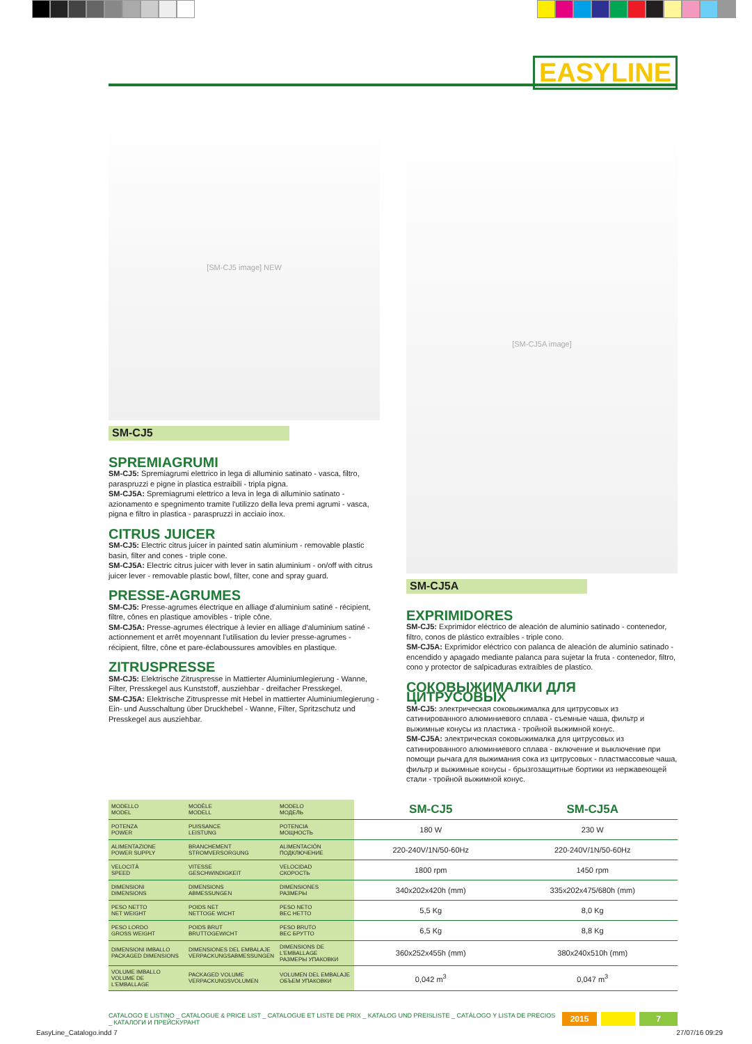EASYLINE
[SM-CJ5 image] NEW
SM-CJ5
SPREMIAGRUMI
SM-CJ5: Spremiagrumi elettrico in lega di alluminio satinato - vasca, filtro, paraspruzzi e pigne in plastica estraibili - tripla pigna.
SM-CJ5A: Spremiagrumi elettrico a leva in lega di alluminio satinato - azionamento e spegnimento tramite l'utilizzo della leva premi agrumi - vasca, pigna e filtro in plastica - paraspruzzi in acciaio inox.
CITRUS JUICER
SM-CJ5: Electric citrus juicer in painted satin aluminium - removable plastic basin, filter and cones - triple cone.
SM-CJ5A: Electric citrus juicer with lever in satin aluminium - on/off with citrus juicer lever - removable plastic bowl, filter, cone and spray guard.
PRESSE-AGRUMES
SM-CJ5: Presse-agrumes électrique en alliage d'aluminium satiné - récipient, filtre, cônes en plastique amovibles - triple cône.
SM-CJ5A: Presse-agrumes électrique à levier en alliage d'aluminium satiné - actionnement et arrêt moyennant l'utilisation du levier presse-agrumes - récipient, filtre, cône et pare-éclaboussures amovibles en plastique.
ZITRUSPRESSE
SM-CJ5: Elektrische Zitruspresse in Mattierter Aluminiumlegierung - Wanne, Filter, Presskegel aus Kunststoff, ausziehbar - dreifacher Presskegel.
SM-CJ5A: Elektrische Zitruspresse mit Hebel in mattierter Aluminiumlegierung - Ein- und Ausschaltung über Druckhebel - Wanne, Filter, Spritzschutz und Presskegel aus ausziehbar.
[SM-CJ5A image]
SM-CJ5A
EXPRIMIDORES
SM-CJ5: Exprimidor eléctrico de aleación de aluminio satinado - contenedor, filtro, conos de plástico extraíbles - triple cono.
SM-CJ5A: Exprimidor eléctrico con palanca de aleación de aluminio satinado - encendido y apagado mediante palanca para sujetar la fruta - contenedor, filtro, cono y protector de salpicaduras extraíbles de plastico.
СОКОВЫЖИМАЛКИ ДЛЯ ЦИТРУСОВЫХ
SM-CJ5: электрическая соковыжималка для цитрусовых из сатинированного алюминиевого сплава - съемные чаша, фильтр и выжимные конусы из пластика - тройной выжимной конус.
SM-CJ5A: электрическая соковыжималка для цитрусовых из сатинированного алюминиевого сплава - включение и выключение при помощи рычага для выжимания сока из цитрусовых - пластмассовые чаша, фильтр и выжимные конусы - брызгозащитные бортики из нержавеющей стали - тройной выжимной конус.
| MODELLO MODEL | MODÈLE MODELL | MODELO МОДЕЛЬ | SM-CJ5 | SM-CJ5A |
| POTENZA POWER | PUISSANCE LEISTUNG | POTENCIA МОЩНОСТЬ | 180 W | 230 W |
| ALIMENTAZIONE POWER SUPPLY | BRANCHEMENT STROMVERSORGUNG | ALIMENTACIÓN ПОДКЛЮЧЕНИЕ | 220-240V/1N/50-60Hz | 220-240V/1N/50-60Hz |
| VELOCITÀ SPEED | VITESSE GESCHWINDIGKEIT | VELOCIDAD СКОРОСТЬ | 1800 rpm | 1450 rpm |
| DIMENSIONI DIMENSIONS | DIMENSIONS ABMESSUNGEN | DIMENSIONES РАЗМЕРЫ | 340x202x420h (mm) | 335x202x475/680h (mm) |
| PESO NETTO NET WEIGHT | POIDS NET NETTOGE WICHT | PESO NETO ВЕС НЕТТО | 5,5 Kg | 8,0 Kg |
| PESO LORDO GROSS WEIGHT | POIDS BRUT BRUTTOGEWICHT | PESO BRUTO ВЕС БРУТТО | 6,5 Kg | 8,8 Kg |
| DIMENSIONI IMBALLO PACKAGED DIMENSIONS | DIMENSIONES DEL EMBALAJE VERPACKUNGSABMESSUNGEN | DIMENSIONS DE L'EMBALLAGE РАЗМЕРЫ УПАКОВКИ | 360x252x455h (mm) | 380x240x510h (mm) |
| VOLUME IMBALLO VOLUME DE L'EMBALLAGE | PACKAGED VOLUME VERPACKUNGSVOLUMEN | VOLUMEN DEL EMBALAJE ОБЪЕМ УПАКОВКИ | 0,042 m<sup>3</sup> | 0,047 m<sup>3</sup> |
CATALOGO E LISTINO _ CATALOGUE & PRICE LIST _ CATALOGUE ET LISTE DE PRIX _ KATALOG UND PREISLISTE _ CATÁLOGO Y LISTA DE PRECIOS _ КАТАЛОГИ И ПРЕЙСКУРАНТ 2015 7
EasyLine_Catalogo.indd 7 27/07/16 09:29